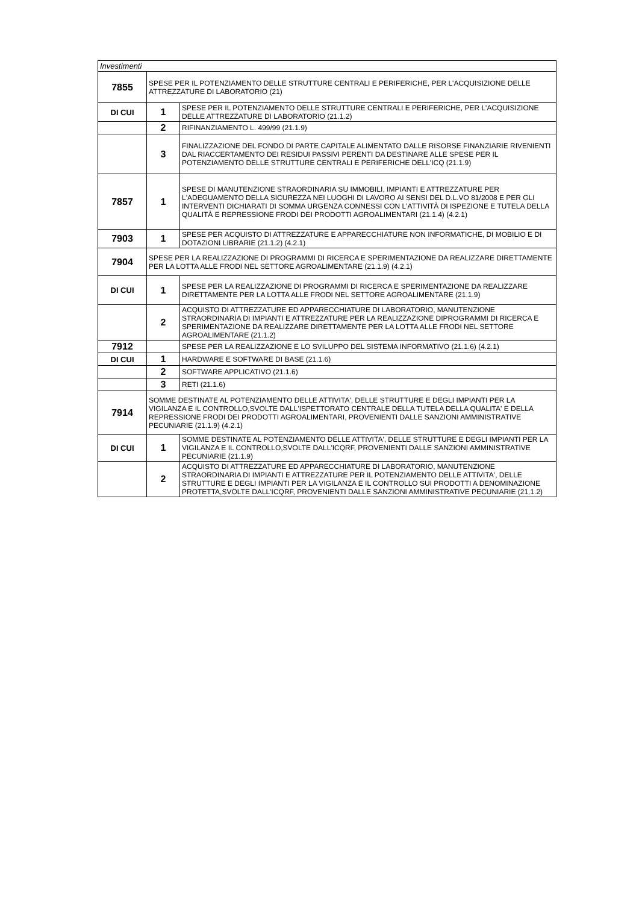| Investimenti | | |
| --- | --- | --- |
| 7855 | SPESE PER IL POTENZIAMENTO DELLE STRUTTURE CENTRALI E PERIFERICHE, PER L'ACQUISIZIONE DELLE ATTREZZATURE DI LABORATORIO (21) | |
| DI CUI | 1 | SPESE PER IL POTENZIAMENTO DELLE STRUTTURE CENTRALI E PERIFERICHE, PER L'ACQUISIZIONE DELLE ATTREZZATURE DI LABORATORIO (21.1.2) |
| | 2 | RIFINANZIAMENTO L. 499/99 (21.1.9) |
| | 3 | FINALIZZAZIONE DEL FONDO DI PARTE CAPITALE ALIMENTATO DALLE RISORSE FINANZIARIE RIVENIENTI DAL RIACCERTAMENTO DEI RESIDUI PASSIVI PERENTI DA DESTINARE ALLE SPESE PER IL POTENZIAMENTO DELLE STRUTTURE CENTRALI E PERIFERICHE DELL'ICQ (21.1.9) |
| 7857 | 1 | SPESE DI MANUTENZIONE STRAORDINARIA SU IMMOBILI, IMPIANTI E ATTREZZATURE PER L'ADEGUAMENTO DELLA SICUREZZA NEI LUOGHI DI LAVORO AI SENSI DEL D.L.VO 81/2008 E PER GLI INTERVENTI DICHIARATI DI SOMMA URGENZA CONNESSI CON L'ATTIVITÀ DI ISPEZIONE E TUTELA DELLA QUALITÀ E REPRESSIONE FRODI DEI PRODOTTI AGROALIMENTARI (21.1.4) (4.2.1) |
| 7903 | 1 | SPESE PER ACQUISTO DI ATTREZZATURE E APPARECCHIATURE NON INFORMATICHE, DI MOBILIO E DI DOTAZIONI LIBRARIE (21.1.2) (4.2.1) |
| 7904 | SPESE PER LA REALIZZAZIONE DI PROGRAMMI DI RICERCA E SPERIMENTAZIONE DA REALIZZARE DIRETTAMENTE PER LA LOTTA ALLE FRODI NEL SETTORE AGROALIMENTARE (21.1.9) (4.2.1) | |
| DI CUI | 1 | SPESE PER LA REALIZZAZIONE DI PROGRAMMI DI RICERCA E SPERIMENTAZIONE DA REALIZZARE DIRETTAMENTE PER LA LOTTA ALLE FRODI NEL SETTORE AGROALIMENTARE (21.1.9) |
| | 2 | ACQUISTO DI ATTREZZATURE ED APPARECCHIATURE DI LABORATORIO, MANUTENZIONE STRAORDINARIA DI IMPIANTI E ATTREZZATURE PER LA REALIZZAZIONE DIPROGRAMMI DI RICERCA E SPERIMENTAZIONE DA REALIZZARE DIRETTAMENTE PER LA LOTTA ALLE FRODI NEL SETTORE AGROALIMENTARE (21.1.2) |
| 7912 | | SPESE PER LA REALIZZAZIONE E LO SVILUPPO DEL SISTEMA INFORMATIVO (21.1.6) (4.2.1) |
| DI CUI | 1 | HARDWARE E SOFTWARE DI BASE (21.1.6) |
| | 2 | SOFTWARE APPLICATIVO (21.1.6) |
| | 3 | RETI (21.1.6) |
| 7914 | SOMME DESTINATE AL POTENZIAMENTO DELLE ATTIVITA', DELLE STRUTTURE E DEGLI IMPIANTI PER LA VIGILANZA E IL CONTROLLO,SVOLTE DALL'ISPETTORATO CENTRALE DELLA TUTELA DELLA QUALITA' E DELLA REPRESSIONE FRODI DEI PRODOTTI AGROALIMENTARI, PROVENIENTI DALLE SANZIONI AMMINISTRATIVE PECUNIARIE (21.1.9) (4.2.1) | |
| DI CUI | 1 | SOMME DESTINATE AL POTENZIAMENTO DELLE ATTIVITA', DELLE STRUTTURE E DEGLI IMPIANTI PER LA VIGILANZA E IL CONTROLLO,SVOLTE DALL'ICQRF, PROVENIENTI DALLE SANZIONI AMMINISTRATIVE PECUNIARIE (21.1.9) |
| | 2 | ACQUISTO DI ATTREZZATURE ED APPARECCHIATURE DI LABORATORIO, MANUTENZIONE STRAORDINARIA DI IMPIANTI E ATTREZZATURE PER IL POTENZIAMENTO DELLE ATTIVITA', DELLE STRUTTURE E DEGLI IMPIANTI PER LA VIGILANZA E IL CONTROLLO SUI PRODOTTI A DENOMINAZIONE PROTETTA,SVOLTE DALL'ICQRF, PROVENIENTI DALLE SANZIONI AMMINISTRATIVE PECUNIARIE (21.1.2) |